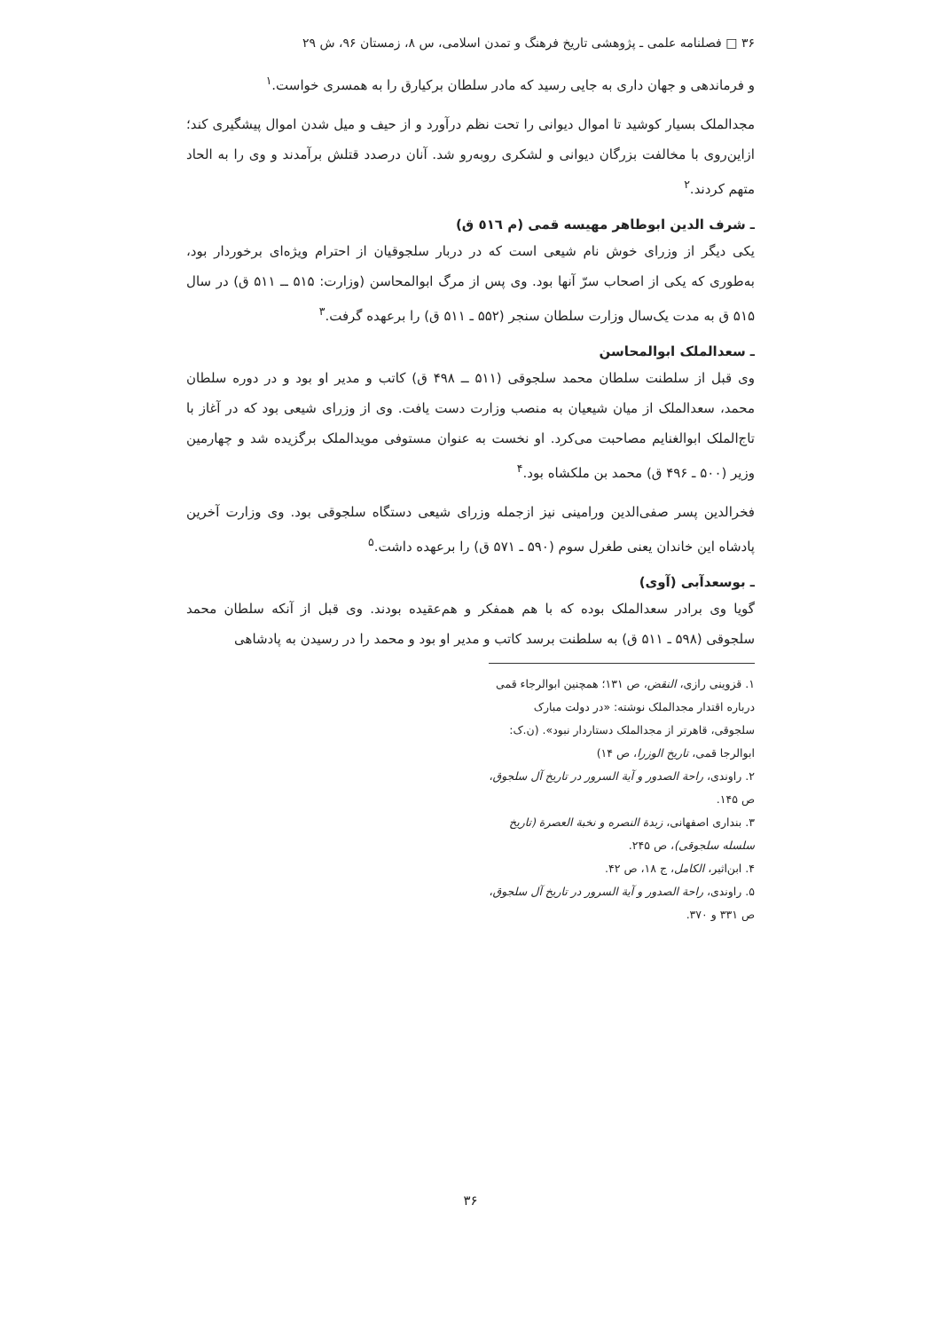۳۶ □ فصلنامه علمی ـ پژوهشی تاریخ فرهنگ و تمدن اسلامی، س ۸، زمستان ۹۶، ش ۲۹
و فرماندهی و جهان داری به جایی رسید که مادر سلطان برکیارق را به همسری خواست.<sup>۱</sup>
مجدالملک بسیار کوشید تا اموال دیوانی را تحت نظم درآورد و از حیف و میل شدن اموال پیشگیری کند؛ ازاین‌روی با مخالفت بزرگان دیوانی و لشکری روبه‌رو شد. آنان درصدد قتلش برآمدند و وی را به الحاد متهم کردند.<sup>۲</sup>
ـ شرف الدین ابوطاهر مهیسه قمی (م ٥١٦ ق)
یکی دیگر از وزرای خوش نام شیعی است که در دربار سلجوقیان از احترام ویژه‌ای برخوردار بود، به‌طوری که یکی از اصحاب سرّ آنها بود. وی پس از مرگ ابوالمحاسن (وزارت: ۵۱۵ ــ ۵۱۱ ق) در سال ۵۱۵ ق به مدت یک‌سال وزارت سلطان سنجر (۵۵۲ ـ ۵۱۱ ق) را برعهده گرفت.<sup>۳</sup>
ـ سعدالملک ابوالمحاسن
وی قبل از سلطنت سلطان محمد سلجوقی (۵۱۱ ــ ۴۹۸ ق) کاتب و مدیر او بود و در دوره سلطان محمد، سعدالملک از میان شیعیان به منصب وزارت دست یافت. وی از وزرای شیعی بود که در آغاز با تاج‌الملک ابوالغنایم مصاحبت می‌کرد. او نخست به عنوان مستوفی مویدالملک برگزیده شد و چهارمین وزیر (۵۰۰ ـ ۴۹۶ ق) محمد بن ملکشاه بود.<sup>۴</sup>
فخرالدین پسر صفی‌الدین ورامینی نیز ازجمله وزرای شیعی دستگاه سلجوقی بود. وی وزارت آخرین پادشاه این خاندان یعنی طغرل سوم (۵۹۰ ـ ۵۷۱ ق) را برعهده داشت.<sup>۵</sup>
ـ بوسعدآبی (آوی)
گویا وی برادر سعدالملک بوده که با هم همفکر و هم‌عقیده بودند. وی قبل از آنکه سلطان محمد سلجوقی (۵۹۸ ـ ۵۱۱ ق) به سلطنت برسد کاتب و مدیر او بود و محمد را در رسیدن به پادشاهی
۱. قزوینی رازی، النقض، ص ۱۳۱؛ همچنین ابوالرجاء قمی درباره اقتدار مجدالملک نوشته: «در دولت مبارک سلجوقی، قاهرتر از مجدالملک دستاردار نبود». (ن.ک: ابوالرجا قمی، تاریخ الوزرا، ص ۱۴)
۲. راوندی، راحة الصدور و آیة السرور در تاریخ آل سلجوق، ص ۱۴۵.
۳. بنداری اصفهانی، زبدة النصره و نخبة العصرة (تاریخ سلسله سلجوقی)، ص ۲۴۵.
۴. ابن‌اثیر، الکامل، ج ۱۸، ص ۴۲.
۵. راوندی، راحة الصدور و آیة السرور در تاریخ آل سلجوق، ص ۳۳۱ و ۳۷۰.
۳۶